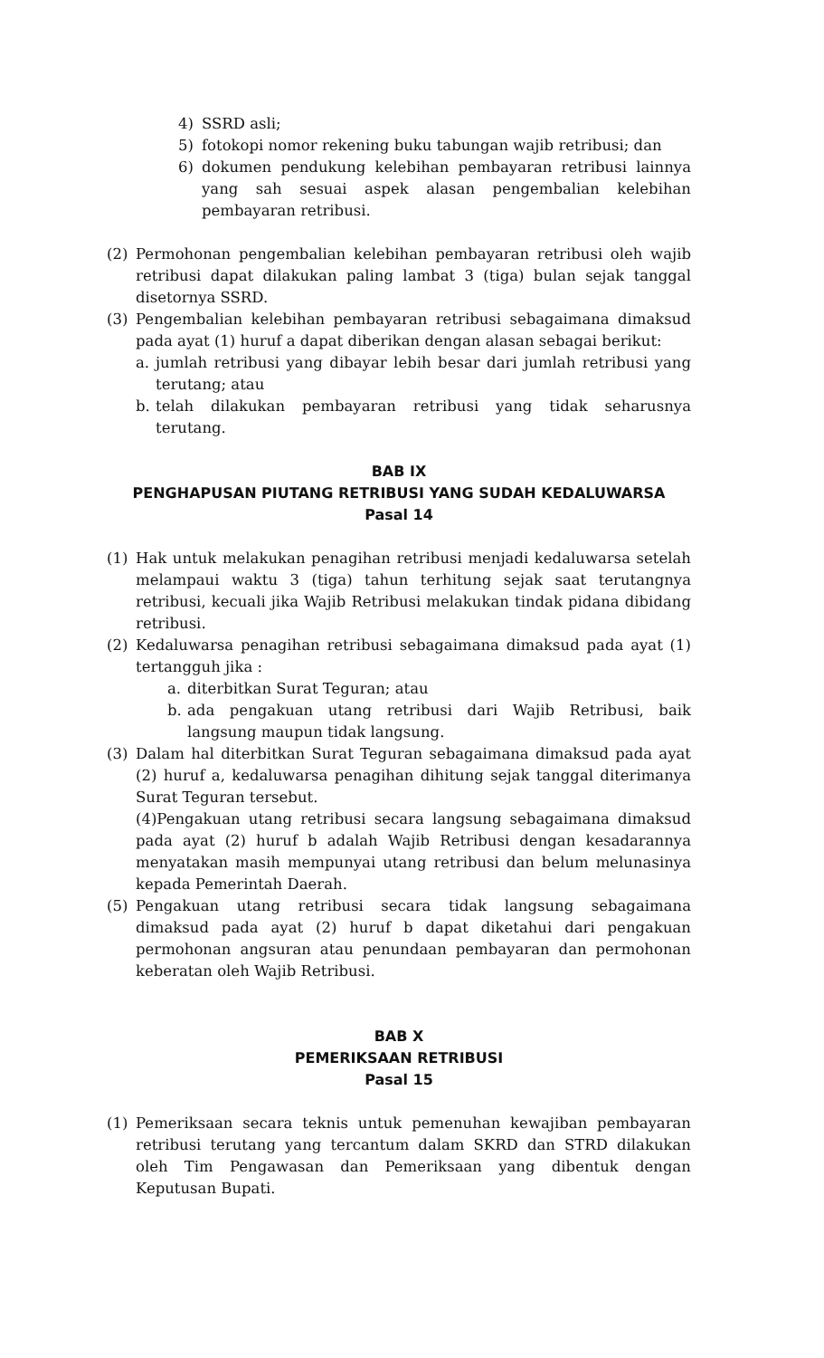4) SSRD asli;
5) fotokopi nomor rekening buku tabungan wajib retribusi; dan
6) dokumen pendukung kelebihan pembayaran retribusi lainnya yang sah sesuai aspek alasan pengembalian kelebihan pembayaran retribusi.
(2) Permohonan pengembalian kelebihan pembayaran retribusi oleh wajib retribusi dapat dilakukan paling lambat 3 (tiga) bulan sejak tanggal disetornya SSRD.
(3) Pengembalian kelebihan pembayaran retribusi sebagaimana dimaksud pada ayat (1) huruf a dapat diberikan dengan alasan sebagai berikut:
a. jumlah retribusi yang dibayar lebih besar dari jumlah retribusi yang terutang; atau
b. telah dilakukan pembayaran retribusi yang tidak seharusnya terutang.
BAB IX
PENGHAPUSAN PIUTANG RETRIBUSI YANG SUDAH KEDALUWARSA
Pasal 14
(1) Hak untuk melakukan penagihan retribusi menjadi kedaluwarsa setelah melampaui waktu 3 (tiga) tahun terhitung sejak saat terutangnya retribusi, kecuali jika Wajib Retribusi melakukan tindak pidana dibidang retribusi.
(2) Kedaluwarsa penagihan retribusi sebagaimana dimaksud pada ayat (1) tertangguh jika :
a. diterbitkan Surat Teguran; atau
b. ada pengakuan utang retribusi dari Wajib Retribusi, baik langsung maupun tidak langsung.
(3) Dalam hal diterbitkan Surat Teguran sebagaimana dimaksud pada ayat (2) huruf a, kedaluwarsa penagihan dihitung sejak tanggal diterimanya Surat Teguran tersebut.
(4)Pengakuan utang retribusi secara langsung sebagaimana dimaksud pada ayat (2) huruf b adalah Wajib Retribusi dengan kesadarannya menyatakan masih mempunyai utang retribusi dan belum melunasinya kepada Pemerintah Daerah.
(5) Pengakuan utang retribusi secara tidak langsung sebagaimana dimaksud pada ayat (2) huruf b dapat diketahui dari pengakuan permohonan angsuran atau penundaan pembayaran dan permohonan keberatan oleh Wajib Retribusi.
BAB X
PEMERIKSAAN RETRIBUSI
Pasal 15
(1) Pemeriksaan secara teknis untuk pemenuhan kewajiban pembayaran retribusi terutang yang tercantum dalam SKRD dan STRD dilakukan oleh Tim Pengawasan dan Pemeriksaan yang dibentuk dengan Keputusan Bupati.